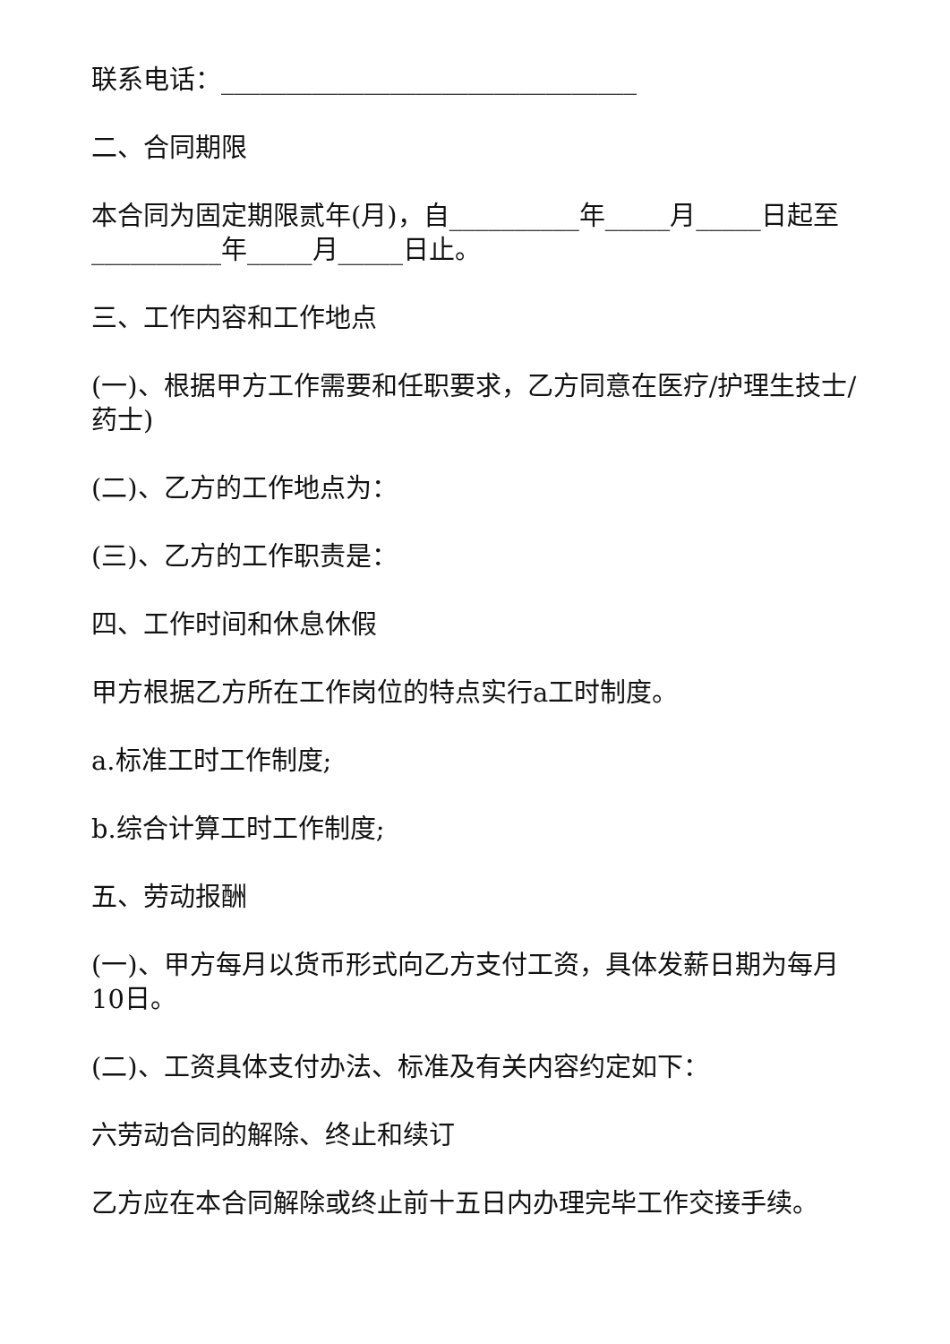联系电话：________________________________
二、合同期限
本合同为固定期限贰年(月)，自__________年_____月_____日起至__________年_____月_____日止。
三、工作内容和工作地点
(一)、根据甲方工作需要和任职要求，乙方同意在医疗/护理生技士/药士)
(二)、乙方的工作地点为：
(三)、乙方的工作职责是：
四、工作时间和休息休假
甲方根据乙方所在工作岗位的特点实行a工时制度。
a.标准工时工作制度;
b.综合计算工时工作制度;
五、劳动报酬
(一)、甲方每月以货币形式向乙方支付工资，具体发薪日期为每月10日。
(二)、工资具体支付办法、标准及有关内容约定如下：
六劳动合同的解除、终止和续订
乙方应在本合同解除或终止前十五日内办理完毕工作交接手续。